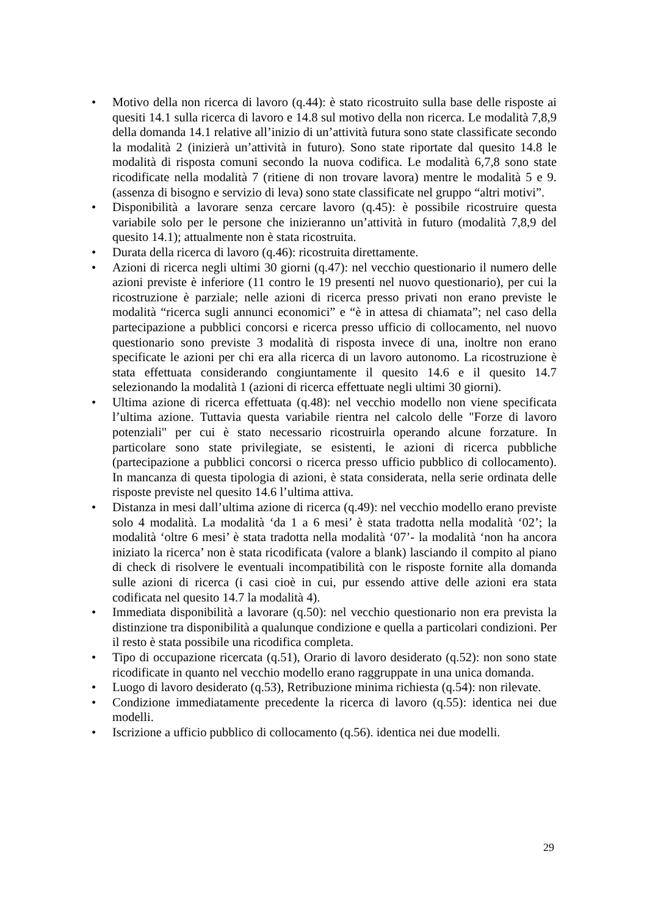• Motivo della non ricerca di lavoro (q.44): è stato ricostruito sulla base delle risposte ai quesiti 14.1 sulla ricerca di lavoro e 14.8 sul motivo della non ricerca. Le modalità 7,8,9 della domanda 14.1 relative all’inizio di un’attività futura sono state classificate secondo la modalità 2 (inizierà un’attività in futuro). Sono state riportate dal quesito 14.8 le modalità di risposta comuni secondo la nuova codifica. Le modalità 6,7,8 sono state ricodificate nella modalità 7 (ritiene di non trovare lavora) mentre le modalità 5 e 9. (assenza di bisogno e servizio di leva) sono state classificate nel gruppo “altri motivi”.
• Disponibilità a lavorare senza cercare lavoro (q.45): è possibile ricostruire questa variabile solo per le persone che inizieranno un’attività in futuro (modalità 7,8,9 del quesito 14.1); attualmente non è stata ricostruita.
• Durata della ricerca di lavoro (q.46): ricostruita direttamente.
• Azioni di ricerca negli ultimi 30 giorni (q.47): nel vecchio questionario il numero delle azioni previste è inferiore (11 contro le 19 presenti nel nuovo questionario), per cui la ricostruzione è parziale; nelle azioni di ricerca presso privati non erano previste le modalità “ricerca sugli annunci economici” e “è in attesa di chiamata”; nel caso della partecipazione a pubblici concorsi e ricerca presso ufficio di collocamento, nel nuovo questionario sono previste 3 modalità di risposta invece di una, inoltre non erano specificate le azioni per chi era alla ricerca di un lavoro autonomo. La ricostruzione è stata effettuata considerando congiuntamente il quesito 14.6 e il quesito 14.7 selezionando la modalità 1 (azioni di ricerca effettuate negli ultimi 30 giorni).
• Ultima azione di ricerca effettuata (q.48): nel vecchio modello non viene specificata l’ultima azione. Tuttavia questa variabile rientra nel calcolo delle "Forze di lavoro potenziali" per cui è stato necessario ricostruirla operando alcune forzature. In particolare sono state privilegiate, se esistenti, le azioni di ricerca pubbliche (partecipazione a pubblici concorsi o ricerca presso ufficio pubblico di collocamento). In mancanza di questa tipologia di azioni, è stata considerata, nella serie ordinata delle risposte previste nel quesito 14.6 l’ultima attiva.
• Distanza in mesi dall’ultima azione di ricerca (q.49): nel vecchio modello erano previste solo 4 modalità. La modalità ‘da 1 a 6 mesi’ è stata tradotta nella modalità ‘02’; la modalità ‘oltre 6 mesi’ è stata tradotta nella modalità ‘07’- la modalità ‘non ha ancora iniziato la ricerca’ non è stata ricodificata (valore a blank) lasciando il compito al piano di check di risolvere le eventuali incompatibilità con le risposte fornite alla domanda sulle azioni di ricerca (i casi cioè in cui, pur essendo attive delle azioni era stata codificata nel quesito 14.7 la modalità 4).
• Immediata disponibilità a lavorare (q.50): nel vecchio questionario non era prevista la distinzione tra disponibilità a qualunque condizione e quella a particolari condizioni. Per il resto è stata possibile una ricodifica completa.
• Tipo di occupazione ricercata (q.51), Orario di lavoro desiderato (q.52): non sono state ricodificate in quanto nel vecchio modello erano raggruppate in una unica domanda.
• Luogo di lavoro desiderato (q.53), Retribuzione minima richiesta (q.54): non rilevate.
• Condizione immediatamente precedente la ricerca di lavoro (q.55): identica nei due modelli.
• Iscrizione a ufficio pubblico di collocamento (q.56). identica nei due modelli.
29